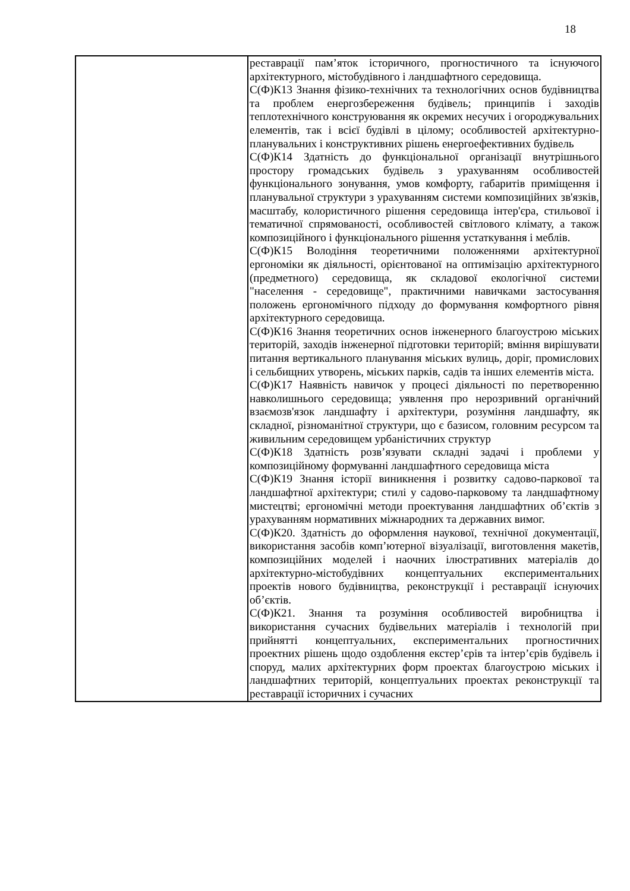18
| | реставрації пам’яток історичного, прогностичного та існуючого архітектурного, містобудівного і ландшафтного середовища. С(Ф)К13 Знання фізико-технічних та технологічних основ будівництва та проблем енергозбереження будівель; принципів і заходів теплотехнічного конструювання як окремих несучих і огороджувальних елементів, так і всієї будівлі в цілому; особливостей архітектурно-планувальних і конструктивних рішень енергоефективних будівель С(Ф)К14 Здатність до функціональної організації внутрішнього простору громадських будівель з урахуванням особливостей функціонального зонування, умов комфорту, габаритів приміщення і планувальної структури з урахуванням системи композиційних зв'язків, масштабу, колористичного рішення середовища інтер'єра, стильової і тематичної спрямованості, особливостей світлового клімату, а також композиційного і функціонального рішення устаткування і меблів. С(Ф)К15 Володіння теоретичними положеннями архітектурної ергономіки як діяльності, орієнтованої на оптимізацію архітектурного (предметного) середовища, як складової екологічної системи "населення - середовище", практичними навичками застосування положень ергономічного підходу до формування комфортного рівня архітектурного середовища. С(Ф)К16 Знання теоретичних основ інженерного благоустрою міських територій, заходів інженерної підготовки територій; вміння вирішувати питання вертикального планування міських вулиць, доріг, промислових і сельбищних утворень, міських парків, садів та інших елементів міста. С(Ф)К17 Наявність навичок у процесі діяльності по перетворенню навколишнього середовища; уявлення про нерозривний органічний взаємозв'язок ландшафту і архітектури, розуміння ландшафту, як складної, різноманітної структури, що є базисом, головним ресурсом та живильним середовищем урбаністичних структур С(Ф)К18 Здатність розв’язувати складні задачі і проблеми у композиційному формуванні ландшафтного середовища міста С(Ф)К19 Знання історії виникнення і розвитку садово-паркової та ландшафтної архітектури; стилі у садово-парковому та ландшафтному мистецтві; ергономічні методи проектування ландшафтних об’єктів з урахуванням нормативних міжнародних та державних вимог. С(Ф)К20. Здатність до оформлення наукової, технічної документації, використання засобів комп’ютерної візуалізації, виготовлення макетів, композиційних моделей і наочних ілюстративних матеріалів до архітектурно-містобудівних концептуальних експериментальних проектів нового будівництва, реконструкції і реставрації існуючих об’єктів. С(Ф)К21. Знання та розуміння особливостей виробництва і використання сучасних будівельних матеріалів і технологій при прийнятті концептуальних, експериментальних прогностичних проектних рішень щодо оздоблення екстер’єрів та інтер’єрів будівель і споруд, малих архітектурних форм проектах благоустрою міських і ландшафтних територій, концептуальних проектах реконструкції та реставрації історичних і сучасних |